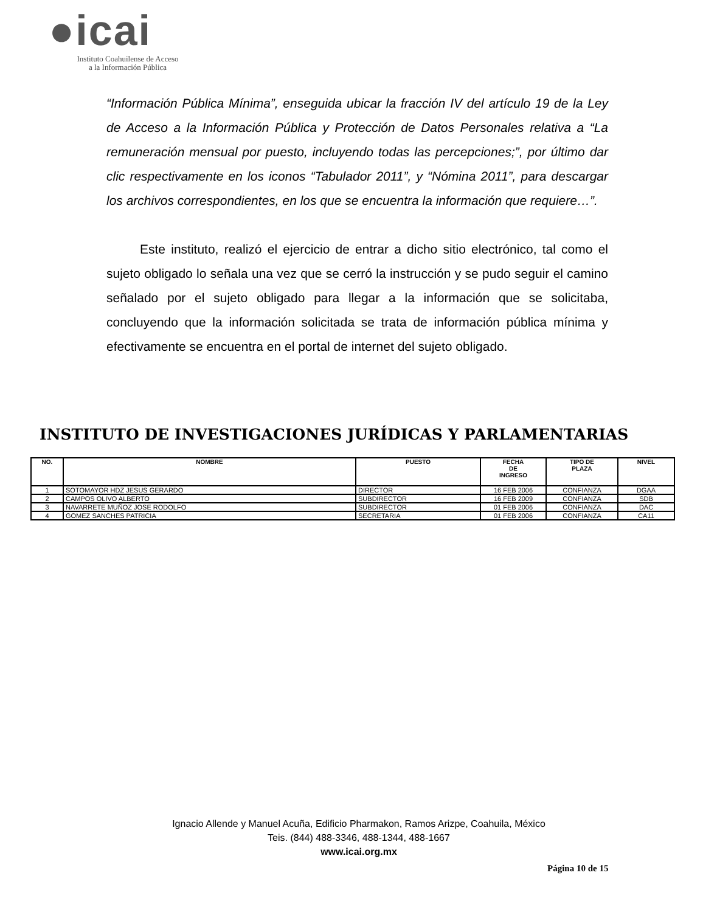●icai
Instituto Coahuilense de Acceso
a la Información Pública
“Información Pública Mínima”, enseguida ubicar la fracción IV del artículo 19 de la Ley de Acceso a la Información Pública y Protección de Datos Personales relativa a “La remuneración mensual por puesto, incluyendo todas las percepciones;”, por último dar clic respectivamente en los iconos “Tabulador 2011”, y “Nómina 2011”, para descargar los archivos correspondientes, en los que se encuentra la información que requiere…”.
Este instituto, realizó el ejercicio de entrar a dicho sitio electrónico, tal como el sujeto obligado lo señala una vez que se cerró la instrucción y se pudo seguir el camino señalado por el sujeto obligado para llegar a la información que se solicitaba, concluyendo que la información solicitada se trata de información pública mínima y efectivamente se encuentra en el portal de internet del sujeto obligado.
INSTITUTO DE INVESTIGACIONES JURÍDICAS Y PARLAMENTARIAS
| NO. | NOMBRE | PUESTO | FECHA DE INGRESO | TIPO DE PLAZA | NIVEL |
| --- | --- | --- | --- | --- | --- |
| 1 | SOTOMAYOR HDZ JESUS GERARDO | DIRECTOR | 16 FEB 2006 | CONFIANZA | DGAA |
| 2 | CAMPOS OLIVO ALBERTO | SUBDIRECTOR | 16 FEB 2009 | CONFIANZA | SDB |
| 3 | NAVARRETE MUÑOZ JOSE RODOLFO | SUBDIRECTOR | 01 FEB 2006 | CONFIANZA | DAC |
| 4 | GOMEZ SANCHES PATRICIA | SECRETARIA | 01 FEB 2006 | CONFIANZA | CA11 |
Ignacio Allende y Manuel Acuña, Edificio Pharmakon, Ramos Arizpe, Coahuila, México
Teis. (844) 488-3346, 488-1344, 488-1667
www.icai.org.mx
Página 10 de 15